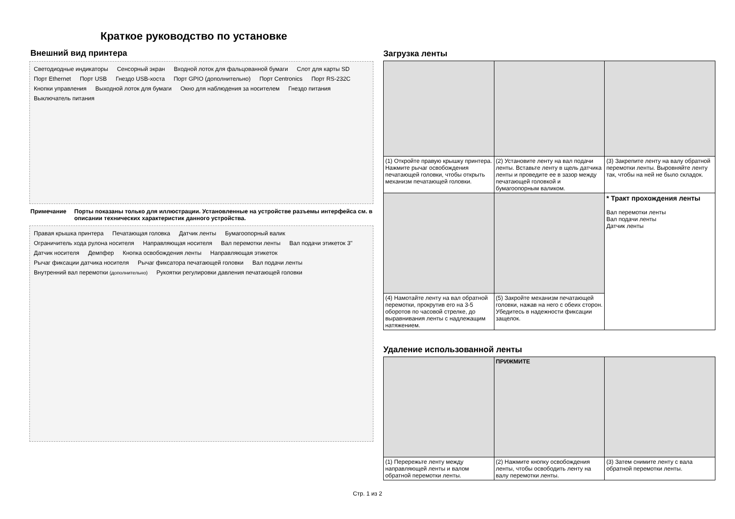Краткое руководство по установке
Внешний вид принтера
Светодиодные индикаторы Сенсорный экран Входной лоток для фальцованной бумаги Слот для карты SD Порт Ethernet Порт USB Гнездо USB-хоста Порт GPIO (дополнительно) Порт Centronics Порт RS-232C Кнопки управления Выходной лоток для бумаги Окно для наблюдения за носителем Гнездо питания Выключатель питания
Примечание Порты показаны только для иллюстрации. Установленные на устройстве разъемы интерфейса см. в описании технических характеристик данного устройства.
Правая крышка принтера Печатающая головка Датчик ленты Бумагоопорный валик Ограничитель хода рулона носителя Направляющая носителя Вал перемотки ленты Вал подачи этикеток 3" Датчик носителя Демпфер Кнопка освобождения ленты Направляющая этикеток Рычаг фиксации датчика носителя Рычаг фиксатора печатающей головки Вал подачи ленты Внутренний вал перемотки (дополнительно) Рукоятки регулировки давления печатающей головки
Загрузка ленты
| (1) Откройте правую крышку принтера. Нажмите рычаг освобождения печатающей головки, чтобы открыть механизм печатающей головки. | (2) Установите ленту на вал подачи ленты. Вставьте ленту в щель датчика ленты и проведите ее в зазор между печатающей головкой и бумагоопорным валиком. | (3) Закрепите ленту на валу обратной перемотки ленты. Выровняйте ленту так, чтобы на ней не было складок. |
| | | * Тракт прохождения ленты Вал перемотки ленты Вал подачи ленты Датчик ленты |
| (4) Намотайте ленту на вал обратной перемотки, прокрутив его на 3-5 оборотов по часовой стрелке, до выравнивания ленты с надлежащим натяжением. | (5) Закройте механизм печатающей головки, нажав на него с обеих сторон. Убедитесь в надежности фиксации защелок. | |
Удаление использованной ленты
| | ПРИЖМИТЕ | |
| (1) Перережьте ленту между направляющей ленты и валом обратной перемотки ленты. | (2) Нажмите кнопку освобождения ленты, чтобы освободить ленту на валу перемотки ленты. | (3) Затем снимите ленту с вала обратной перемотки ленты. |
Стр. 1 из 2